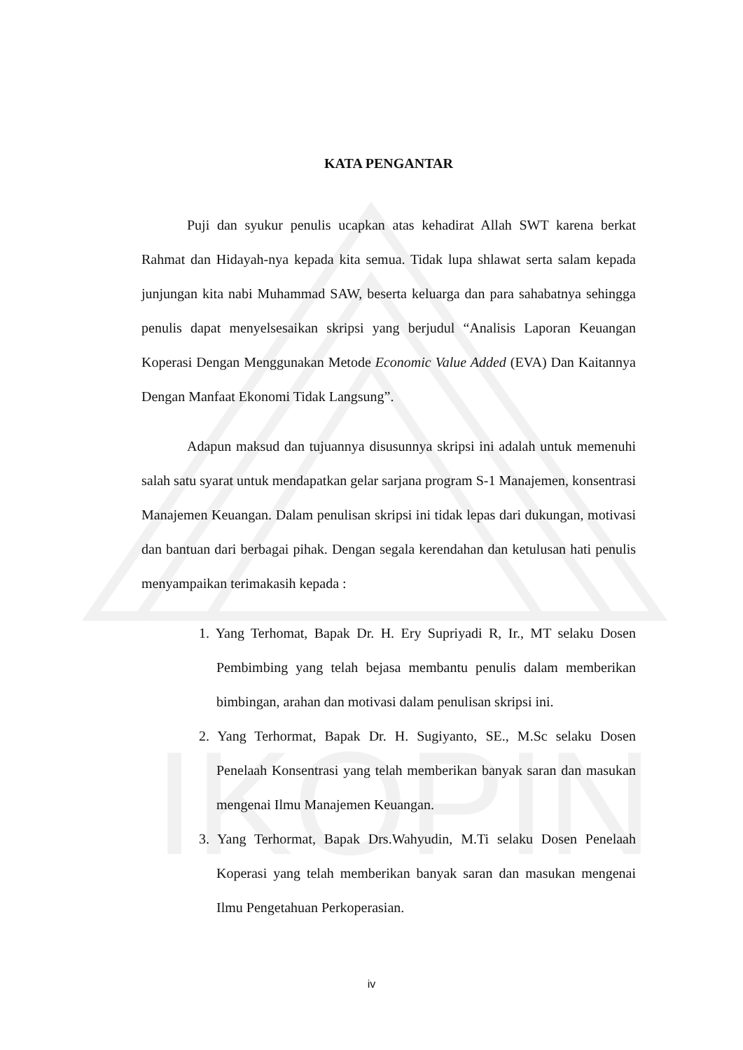IKOPIN
KATA PENGANTAR
Puji dan syukur penulis ucapkan atas kehadirat Allah SWT karena berkat Rahmat dan Hidayah-nya kepada kita semua. Tidak lupa shlawat serta salam kepada junjungan kita nabi Muhammad SAW, beserta keluarga dan para sahabatnya sehingga penulis dapat menyelsesaikan skripsi yang berjudul “Analisis Laporan Keuangan Koperasi Dengan Menggunakan Metode Economic Value Added (EVA) Dan Kaitannya Dengan Manfaat Ekonomi Tidak Langsung”.
Adapun maksud dan tujuannya disusunnya skripsi ini adalah untuk memenuhi salah satu syarat untuk mendapatkan gelar sarjana program S-1 Manajemen, konsentrasi Manajemen Keuangan. Dalam penulisan skripsi ini tidak lepas dari dukungan, motivasi dan bantuan dari berbagai pihak. Dengan segala kerendahan dan ketulusan hati penulis menyampaikan terimakasih kepada :
1. Yang Terhomat, Bapak Dr. H. Ery Supriyadi R, Ir., MT selaku Dosen Pembimbing yang telah bejasa membantu penulis dalam memberikan bimbingan, arahan dan motivasi dalam penulisan skripsi ini.
2. Yang Terhormat, Bapak Dr. H. Sugiyanto, SE., M.Sc selaku Dosen Penelaah Konsentrasi yang telah memberikan banyak saran dan masukan mengenai Ilmu Manajemen Keuangan.
3. Yang Terhormat, Bapak Drs.Wahyudin, M.Ti selaku Dosen Penelaah Koperasi yang telah memberikan banyak saran dan masukan mengenai Ilmu Pengetahuan Perkoperasian.
iv